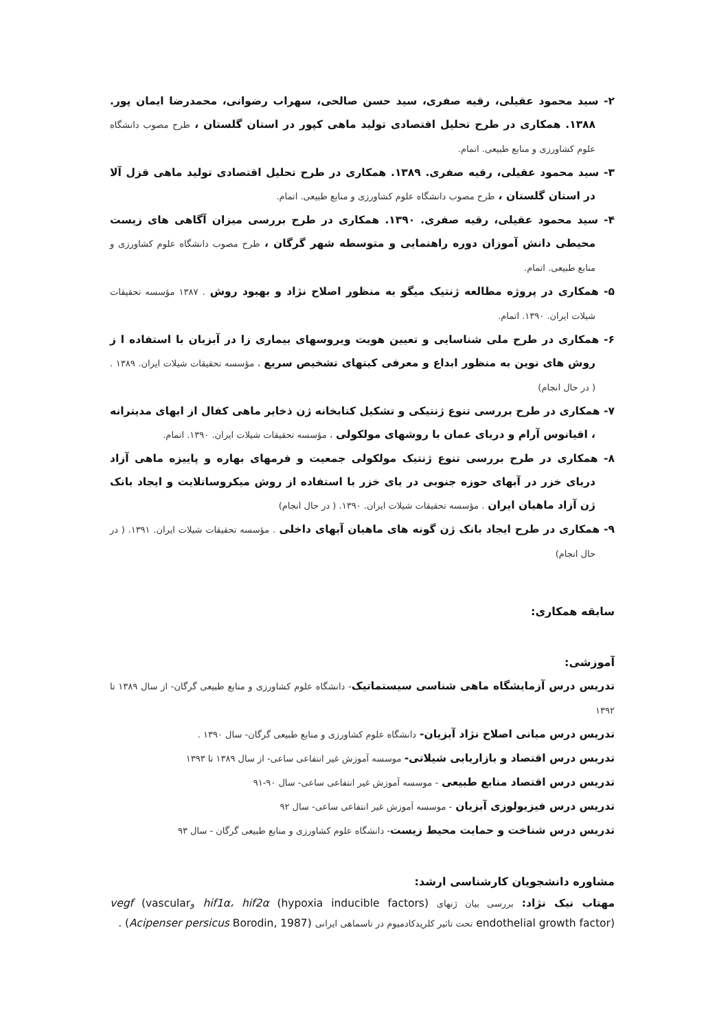۲- سید محمود عقیلی، رقیه صفری، سید حسن صالحی، سهراب رضوانی، محمدرضا ایمان پور. ۱۳۸۸. همکاری در طرح تحلیل اقتصادی تولید ماهی کپور در استان گلستان ، طرح مصوب دانشگاه علوم کشاورزی و منابع طبیعی. اتمام.
۳- سید محمود عقیلی، رقیه صفری. ۱۳۸۹. همکاری در طرح تحلیل اقتصادی تولید ماهی قزل آلا در استان گلستان ، طرح مصوب دانشگاه علوم کشاورزی و منابع طبیعی. اتمام.
۴- سید محمود عقیلی، رقیه صفری. ۱۳۹۰. همکاری در طرح بررسی میزان آگاهی های زیست محیطی دانش آموزان دوره راهنمایی و متوسطه شهر گرگان ، طرح مصوب دانشگاه علوم کشاورزی و منابع طبیعی. اتمام.
۵- همکاری در پروژه مطالعه ژنتیک میگو به منظور اصلاح نژاد و بهبود روش . ۱۳۸۷ مؤسسه تحقیقات شیلات ایران. ۱۳۹۰. اتمام.
۶- همکاری در طرح ملی شناسایی و تعیین هویت ویروسهای بیماری زا در آبزیان با استفاده ا ز روش های نوین به منظور ابداع و معرفی کیتهای تشخیص سریع ، مؤسسه تحقیقات شیلات ایران. ۱۳۸۹ . ( در حال انجام)
۷- همکاری در طرح بررسی تنوع ژنتیکی و تشکیل کتابخانه ژن ذخایر ماهی کفال از ابهای مدیترانه ، اقیانوس آرام و دریای عمان با روشهای مولکولی ، مؤسسه تحقیقات شیلات ایران. ۱۳۹۰. اتمام.
۸- همکاری در طرح بررسی تنوع ژنتیک مولکولی جمعیت و فرمهای بهاره و پاییزه ماهی آزاد دریای خزر در آبهای حوزه جنوبی در یای خزر با استفاده از روش میکروساتلایت و ایجاد بانک ژن آزاد ماهیان ایران . مؤسسه تحقیقات شیلات ایران. ۱۳۹۰. ( در حال انجام)
۹- همکاری در طرح ایجاد بانک ژن گونه های ماهیان آبهای داخلی . مؤسسه تحقیقات شیلات ایران. ۱۳۹۱. ( در حال انجام)
سابقه همکاری:
آموزشی:
تدریس درس آزمایشگاه ماهی شناسی سیستماتیک- دانشگاه علوم کشاورزی و منابع طبیعی گرگان- از سال ۱۳۸۹ تا ۱۳۹۲
تدریس درس مبانی اصلاح نژاد آبزیان- دانشگاه علوم کشاورزی و منابع طبیعی گرگان- سال ۱۳۹۰ .
تدریس درس اقتصاد و بازاریابی شیلاتی- موسسه آموزش غیر انتفاعی ساعی- از سال ۱۳۸۹ تا ۱۳۹۳
تدریس درس اقتصاد منابع طبیعی - موسسه آموزش غیر انتفاعی ساعی- سال ۹۰-۹۱
تدریس درس فیزیولوزی آبزیان - موسسه آموزش غیر انتفاعی ساعی- سال ۹۲
تدریس درس شناخت و حمایت محیط زیست- دانشگاه علوم کشاورزی و منابع طبیعی گرگان - سال ۹۳
مشاوره دانشجویان کارشناسی ارشد:
مهتاب نیک نژاد: بررسی بیان ژنهای hif1α، hif2α (hypoxia inducible factors) وvegf (vascular endothelial growth factor) تحت تاثیر کلریدکادمیوم در تاسماهی ایرانی (Acipenser persicus Borodin, 1987) .